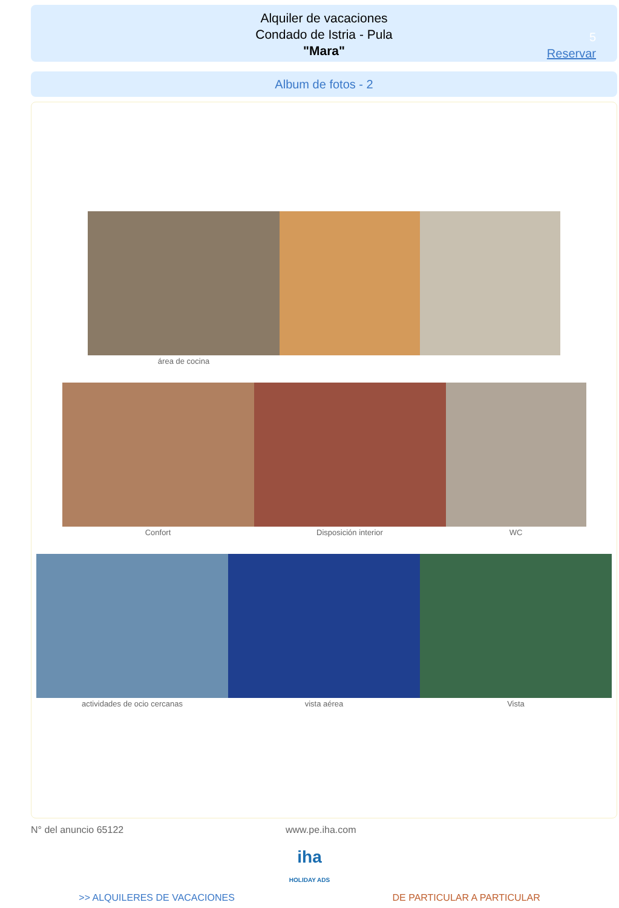Alquiler de vacaciones
Condado de Istria - Pula
"Mara"
5
Reservar
Album de fotos - 2
área de cocina
Confort Disposición interior WC
actividades de ocio cercanas vista aérea Vista
N° del anuncio 65122 www.pe.iha.com
iha
HOLIDAY ADS
>> ALQUILERES DE VACACIONES DE PARTICULAR A PARTICULAR